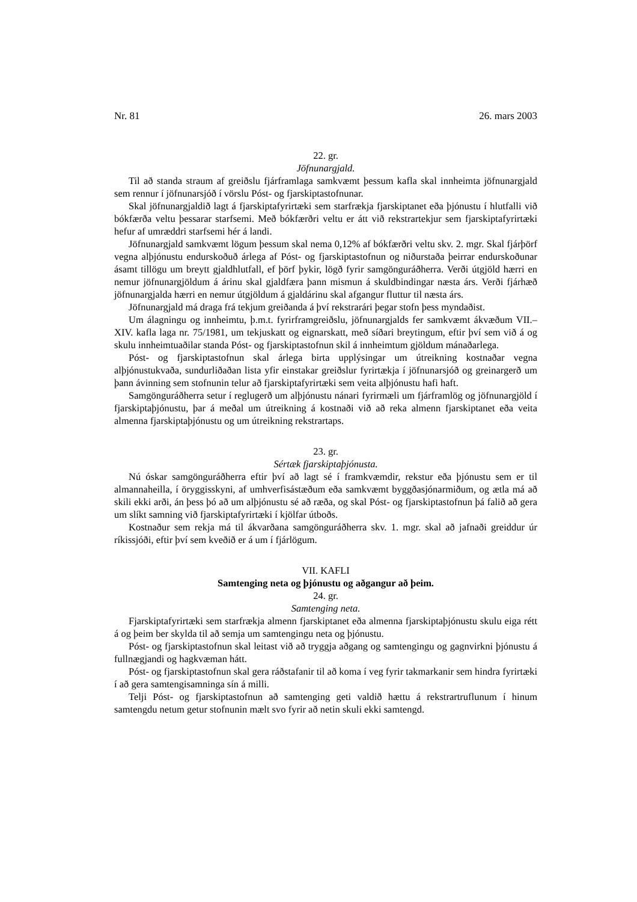Nr. 81 26. mars 2003
22. gr.
Jöfnunargjald.
Til að standa straum af greiðslu fjárframlaga samkvæmt þessum kafla skal innheimta jöfnunargjald sem rennur í jöfnunarsjóð í vörslu Póst- og fjarskiptastofnunar.
Skal jöfnunargjaldið lagt á fjarskiptafyrirtæki sem starfrækja fjarskiptanet eða þjónustu í hlutfalli við bókfærða veltu þessarar starfsemi. Með bókfærðri veltu er átt við rekstrartekjur sem fjarskiptafyrirtæki hefur af umræddri starfsemi hér á landi.
Jöfnunargjald samkvæmt lögum þessum skal nema 0,12% af bókfærðri veltu skv. 2. mgr. Skal fjárþörf vegna alþjónustu endurskoðuð árlega af Póst- og fjarskiptastofnun og niðurstaða þeirrar endurskoðunar ásamt tillögu um breytt gjaldhlutfall, ef þörf þykir, lögð fyrir samgönguráðherra. Verði útgjöld hærri en nemur jöfnunargjöldum á árinu skal gjaldfæra þann mismun á skuldbindingar næsta árs. Verði fjárhæð jöfnunargjalda hærri en nemur útgjöldum á gjaldárinu skal afgangur fluttur til næsta árs.
Jöfnunargjald má draga frá tekjum greiðanda á því rekstrarári þegar stofn þess myndaðist.
Um álagningu og innheimtu, þ.m.t. fyrirframgreiðslu, jöfnunargjalds fer samkvæmt ákvæðum VII.–XIV. kafla laga nr. 75/1981, um tekjuskatt og eignarskatt, með síðari breytingum, eftir því sem við á og skulu innheimtuaðilar standa Póst- og fjarskiptastofnun skil á innheimtum gjöldum mánaðarlega.
Póst- og fjarskiptastofnun skal árlega birta upplýsingar um útreikning kostnaðar vegna alþjónustukvaða, sundurliðaðan lista yfir einstakar greiðslur fyrirtækja í jöfnunarsjóð og greinargerð um þann ávinning sem stofnunin telur að fjarskiptafyrirtæki sem veita alþjónustu hafi haft.
Samgönguráðherra setur í reglugerð um alþjónustu nánari fyrirmæli um fjárframlög og jöfnunargjöld í fjarskiptaþjónustu, þar á meðal um útreikning á kostnaði við að reka almenn fjarskiptanet eða veita almenna fjarskiptaþjónustu og um útreikning rekstrartaps.
23. gr.
Sértæk fjarskiptaþjónusta.
Nú óskar samgönguráðherra eftir því að lagt sé í framkvæmdir, rekstur eða þjónustu sem er til almannaheilla, í öryggisskyni, af umhverfisástæðum eða samkvæmt byggðasjónarmiðum, og ætla má að skili ekki arði, án þess þó að um alþjónustu sé að ræða, og skal Póst- og fjarskiptastofnun þá falið að gera um slíkt samning við fjarskiptafyrirtæki í kjölfar útboðs.
Kostnaður sem rekja má til ákvarðana samgönguráðherra skv. 1. mgr. skal að jafnaði greiddur úr ríkissjóði, eftir því sem kveðið er á um í fjárlögum.
VII. KAFLI
Samtenging neta og þjónustu og aðgangur að þeim.
24. gr.
Samtenging neta.
Fjarskiptafyrirtæki sem starfrækja almenn fjarskiptanet eða almenna fjarskiptaþjónustu skulu eiga rétt á og þeim ber skylda til að semja um samtengingu neta og þjónustu.
Póst- og fjarskiptastofnun skal leitast við að tryggja aðgang og samtengingu og gagnvirkni þjónustu á fullnægjandi og hagkvæman hátt.
Póst- og fjarskiptastofnun skal gera ráðstafanir til að koma í veg fyrir takmarkanir sem hindra fyrirtæki í að gera samtengisamninga sín á milli.
Telji Póst- og fjarskiptastofnun að samtenging geti valdið hættu á rekstrartruflunum í hinum samtengdu netum getur stofnunin mælt svo fyrir að netin skuli ekki samtengd.